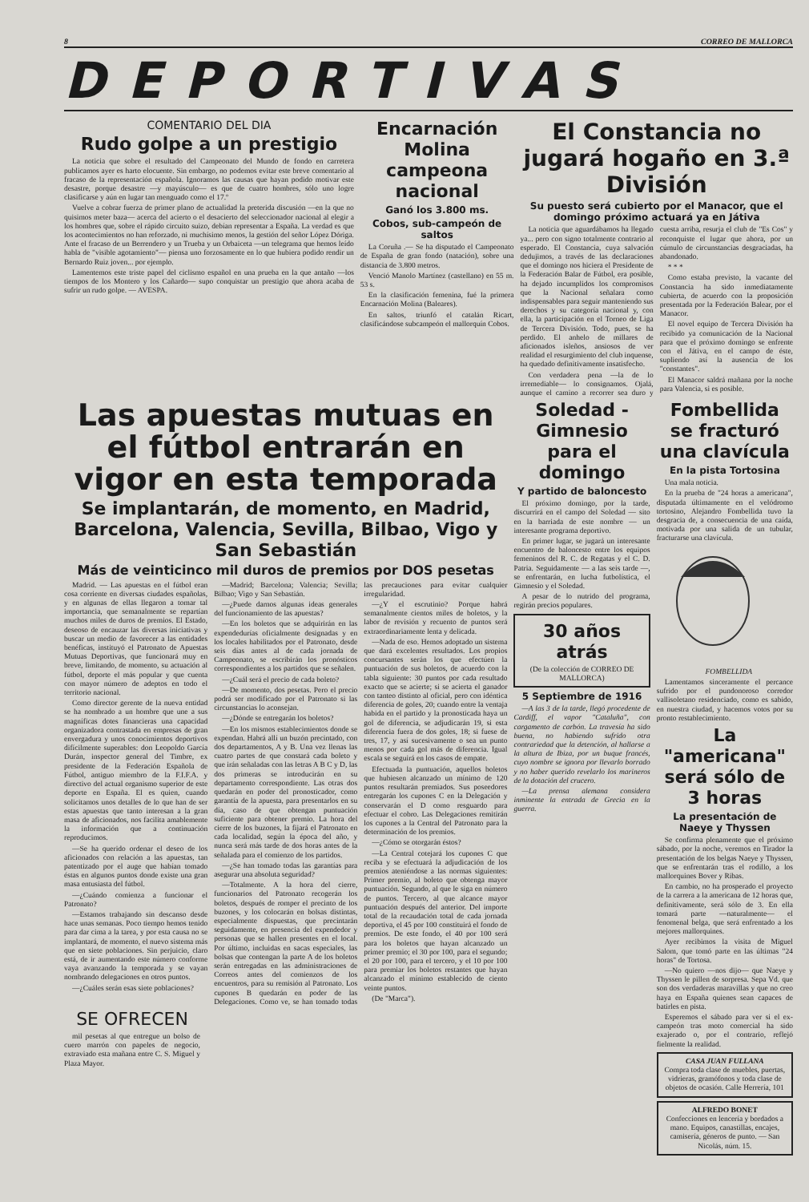8 CORREO DE MALLORCA
DEPORTIVAS
COMENTARIO DEL DIA
Rudo golpe a un prestigio
La noticia que sobre el resultado del Campeonato del Mundo de fondo en carretera publicamos ayer es harto elocuente. Sin embargo, no podemos evitar este breve comentario al fracaso de la representación española. Ignoramos las causas que hayan podido motivar este desastre, porque desastre —y mayúsculo— es que de cuatro hombres, sólo uno logre clasificarse y aún en lugar tan menguado como el 17.º
Vuelve a cobrar fuerza de primer plano de actualidad la preterida discusión —en la que no quisimos meter baza— acerca del acierto o el desacierto del seleccionador nacional al elegir a los hombres que, sobre el rápido circuito suizo, debían representar a España. La verdad es que los acontecimientos no han reforzado, ni muchísimo menos, la gestión del señor López Dóriga. Ante el fracaso de un Berrendero y un Trueba y un Orbaiceta —un telegrama que hemos leído habla de "visible agotamiento"— piensa uno forzosamente en lo que hubiera podido rendir un Bernardo Ruiz joven... por ejemplo.
Lamentemos este triste papel del ciclismo español en una prueba en la que antaño —los tiempos de los Montero y los Cañardo— supo conquistar un prestigio que ahora acaba de sufrir un rudo golpe. — AVESPA.
Encarnación Molina campeona nacional
Ganó los 3.800 ms.
Cobos, sub-campeón de saltos
La Coruña .— Se ha disputado el Campeonato de España de gran fondo (natación), sobre una distancia de 3.800 metros.
Venció Manolo Martínez (castellano) en 55 m. 53 s.
En la clasificación femenina, fué la primera Encarnación Molina (Baleares).
En saltos, triunfó el catalán Ricart, clasificándose subcampeón el mallorquín Cobos.
El Constancia no jugará hogaño en 3.ª División
Su puesto será cubierto por el Manacor, que el domingo próximo actuará ya en Játiva
La noticia que aguardábamos ha llegado ya... pero con signo totalmente contrario al esperado. El Constancia, cuya salvación dedujimos, a través de las declaraciones que el domingo nos hiciera el Presidente de la Federación Balar de Fútbol, era posible, ha dejado incumplidos los compromisos que la Nacional señalara como indispensables para seguir manteniendo sus derechos y su categoría nacional y, con ella, la participación en el Torneo de Liga de Tercera División. Todo, pues, se ha perdido. El anhelo de millares de aficionados isleños, ansiosos de ver realidad el resurgimiento del club inquense, ha quedado definitivamente insatisfecho.
Con verdadera pena —la de lo irremediable— lo consignamos. Ojalá, aunque el camino a recorrer sea duro y cuesta arriba, resurja el club de "Es Cos" y reconquiste el lugar que ahora, por un cúmulo de circunstancias desgraciadas, ha abandonado.
* * *
Como estaba previsto, la vacante del Constancia ha sido inmediatamente cubierta, de acuerdo con la proposición presentada por la Federación Balear, por el Manacor.
El novel equipo de Tercera División ha recibido ya comunicación de la Nacional para que el próximo domingo se enfrente con el Játiva, en el campo de éste, supliendo así la ausencia de los "constantes".
El Manacor saldrá mañana por la noche para Valencia, si es posible.
Las apuestas mutuas en el fútbol entrarán en vigor en esta temporada
Se implantarán, de momento, en Madrid, Barcelona, Valencia, Sevilla, Bilbao, Vigo y San Sebastián
Más de veinticinco mil duros de premios por DOS pesetas
Madrid. — Las apuestas en el fútbol eran cosa corriente en diversas ciudades españolas, y en algunas de ellas llegaron a tomar tal importancia, que semanalmente se repartían muchos miles de duros de premios. El Estado, deseoso de encauzar las diversas iniciativas y buscar un medio de favorecer a las entidades benéficas, instituyó el Patronato de Apuestas Mutuas Deportivas, que funcionará muy en breve, limitando, de momento, su actuación al fútbol, deporte el más popular y que cuenta con mayor número de adeptos en todo el territorio nacional.
Como director gerente de la nueva entidad se ha nombrado a un hombre que une a sus magníficas dotes financieras una capacidad organizadora contrastada en empresas de gran envergadura y unos conocimientos deportivos difícilmente superables: don Leopoldo García Durán, inspector general del Timbre, ex presidente de la Federación Española de Fútbol, antiguo miembro de la F.I.F.A. y directivo del actual organismo superior de este deporte en España. El es quien, cuando solicitamos unos detalles de lo que han de ser estas apuestas que tanto interesan a la gran masa de aficionados, nos facilita amablemente la información que a continuación reproducimos.
—Se ha querido ordenar el deseo de los aficionados con relación a las apuestas, tan patentizado por el auge que habían tomado éstas en algunos puntos donde existe una gran masa entusiasta del fútbol.
—¿Cuándo comienza a funcionar el Patronato?
—Estamos trabajando sin descanso desde hace unas semanas. Poco tiempo hemos tenido para dar cima a la tarea, y por esta causa no se implantará, de momento, el nuevo sistema más que en siete poblaciones. Sin perjuicio, claro está, de ir aumentando este número conforme vaya avanzando la temporada y se vayan nombrando delegaciones en otros puntos.
—¿Cuáles serán esas siete poblaciones?
—Madrid; Barcelona; Valencia; Sevilla; Bilbao; Vigo y San Sebastián.
—¿Puede darnos algunas ideas generales del funcionamiento de las apuestas?
—En los boletos que se adquirirán en las expendedurías oficialmente designadas y en los locales habilitados por el Patronato, desde seis días antes al de cada jornada de Campeonato, se escribirán los pronósticos correspondientes a los partidos que se señalen.
—¿Cuál será el precio de cada boleto?
—De momento, dos pesetas. Pero el precio podrá ser modificado por el Patronato si las circunstancias lo aconsejan.
—¿Dónde se entregarán los boletos?
—En los mismos establecimientos donde se expendan. Habrá allí un buzón precintado, con dos departamentos, A y B. Una vez llenas las cuatro partes de que constará cada boleto y que irán señaladas con las letras A B C y D, las dos primeras se introducirán en su departamento correspondiente. Las otras dos quedarán en poder del pronosticador, como garantía de la apuesta, para presentarlos en su día, caso de que obtengan puntuación suficiente para obtener premio. La hora del cierre de los buzones, la fijará el Patronato en cada localidad, según la época del año, y nunca será más tarde de dos horas antes de la señalada para el comienzo de los partidos.
—¿Se han tomado todas las garantías para asegurar una absoluta seguridad?
—Totalmente. A la hora del cierre, funcionarios del Patronato recogerán los boletos, después de romper el precinto de los buzones, y los colocarán en bolsas distintas, especialmente dispuestas, que precintarán seguidamente, en presencia del expendedor y personas que se hallen presentes en el local. Por último, incluidas en sacas especiales, las bolsas que contengan la parte A de los boletos serán entregadas en las administraciones de Correos antes del comienzos de los encuentros, para su remisión al Patronato. Los cupones B quedarán en poder de las Delegaciones. Como ve, se han tomado todas las precauciones para evitar cualquier irregularidad.
—¿Y el escrutinio? Porque habrá semanalmente cientos miles de boletos, y la labor de revisión y recuento de puntos será extraordinariamente lenta y delicada.
—Nada de eso. Hemos adoptado un sistema que dará excelentes resultados. Los propios concursantes serán los que efectúen la puntuación de sus boletos, de acuerdo con la tabla siguiente: 30 puntos por cada resultado exacto que se acierte; si se acierta el ganador con tanteo distinto al oficial, pero con idéntica diferencia de goles, 20; cuando entre la ventaja habida en el partido y la pronosticada haya un gol de diferencia, se adjudicarán 19, si esta diferencia fuera de dos goles, 18; si fuese de tres, 17, y así sucesivamente o sea un punto menos por cada gol más de diferencia. Igual escala se seguirá en los casos de empate.
Efectuada la puntuación, aquellos boletos que hubiesen alcanzado un mínimo de 120 puntos resultarán premiados. Sus poseedores entregarán los cupones C en la Delegación y conservarán el D como resguardo para efectuar el cobro. Las Delegaciones remitirán los cupones a la Central del Patronato para la determinación de los premios.
—¿Cómo se otorgarán éstos?
—La Central cotejará los cupones C que reciba y se efectuará la adjudicación de los premios ateniéndose a las normas siguientes: Primer premio, al boleto que obtenga mayor puntuación. Segundo, al que le siga en número de puntos. Tercero, al que alcance mayor puntuación después del anterior. Del importe total de la recaudación total de cada jornada deportiva, el 45 por 100 constituirá el fondo de premios. De este fondo, el 40 por 100 será para los boletos que hayan alcanzado un primer premio; el 30 por 100, para el segundo; el 20 por 100, para el tercero, y el 10 por 100 para premiar los boletos restantes que hayan alcanzado el mínimo establecido de ciento veinte puntos.
(De "Marca").
SE OFRECEN
mil pesetas al que entregue un bolso de cuero marrón con papeles de negocio, extraviado esta mañana entre C. S. Miguel y Plaza Mayor.
Soledad - Gimnesio para el domingo
Y partido de baloncesto
El próximo domingo, por la tarde, discurrirá en el campo del Soledad — sito en la barriada de este nombre — un interesante programa deportivo.
En primer lugar, se jugará un interesante encuentro de baloncesto entre los equipos femeninos del R. C. de Regatas y el C. D. Patria. Seguidamente — a las seis tarde —, se enfrentarán, en lucha futbolística, el Gimnesio y el Soledad.
A pesar de lo nutrido del programa, regirán precios populares.
30 años atrás
(De la colección de CORREO DE MALLORCA)
5 Septiembre de 1916
—A las 3 de la tarde, llegó procedente de Cardiff, el vapor "Cataluña", con cargamento de carbón. La travesía ha sido buena, no habiendo sufrido otra contrariedad que la detención, al hallarse a la altura de Ibiza, por un buque francés, cuyo nombre se ignora por llevarlo borrado y no haber querido revelarlo los marineros de la dotación del crucero.
—La prensa alemana considera inminente la entrada de Grecia en la guerra.
Fombellida se fracturó una clavícula
En la pista Tortosina
Una mala noticia.
En la prueba de "24 horas a americana", disputada últimamente en el velódromo tortosino, Alejandro Fombellida tuvo la desgracia de, a consecuencia de una caída, motivada por una salida de un tubular, fracturarse una clavícula.
FOMBELLIDA
Lamentamos sinceramente el percance sufrido por el pundonoroso corredor vallisoletano residenciado, como es sabido, en nuestra ciudad, y hacemos votos por su pronto restablecimiento.
La "americana" será sólo de 3 horas
La presentación de Naeye y Thyssen
Se confirma plenamente que el próximo sábado, por la noche, veremos en Tirador la presentación de los belgas Naeye y Thyssen, que se enfrentarán tras el rodillo, a los mallorquines Bover y Ribas.
En cambio, no ha prosperado el proyecto de la carrera a la americana de 12 horas que, definitivamente, será sólo de 3. En ella tomará parte —naturalmente— el fenomenal belga, que será enfrentado a los mejores mallorquines.
Ayer recibimos la visita de Miguel Salom, que tomó parte en las últimas "24 horas" de Tortosa.
—No quiero —nos dijo— que Naeye y Thyssen le pillen de sorpresa. Sepa Vd. que son dos verdaderas maravillas y que no creo haya en España quienes sean capaces de batirles en pista.
Esperemos el sábado para ver si el ex-campeón tras moto comercial ha sido exajerado o, por el contrario, reflejó fielmente la realidad.
CASA JUAN FULLANA
Compra toda clase de muebles, puertas, vidrieras, gramófonos y toda clase de objetos de ocasión. Calle Herrería, 101
ALFREDO BONET
Confecciones en lencería y bordados a mano. Equipos, canastillas, encajes, camisería, géneros de punto. — San Nicolás, núm. 15.